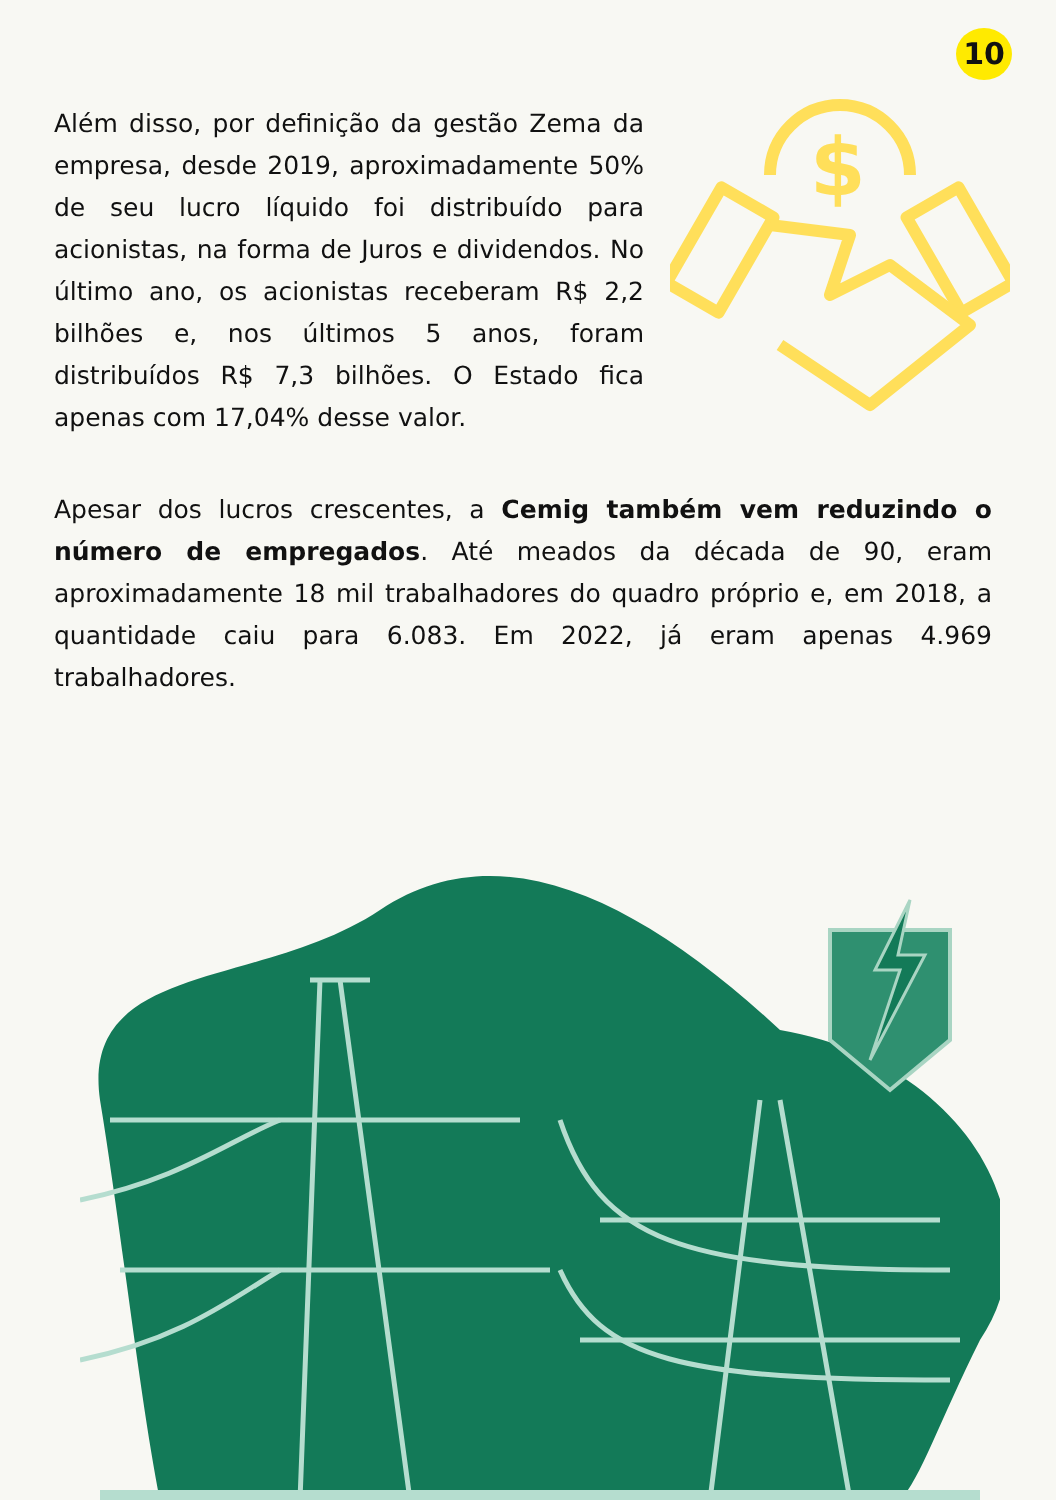10
Além disso, por definição da gestão Zema da empresa, desde 2019, aproximadamente 50% de seu lucro líquido foi distribuído para acionistas, na forma de Juros e dividendos. No último ano, os acionistas receberam R$ 2,2 bilhões e, nos últimos 5 anos, foram distribuídos R$ 7,3 bilhões. O Estado fica apenas com 17,04% desse valor.
$
Apesar dos lucros crescentes, a Cemig também vem reduzindo o número de empregados. Até meados da década de 90, eram aproximadamente 18 mil trabalhadores do quadro próprio e, em 2018, a quantidade caiu para 6.083. Em 2022, já eram apenas 4.969 trabalhadores.